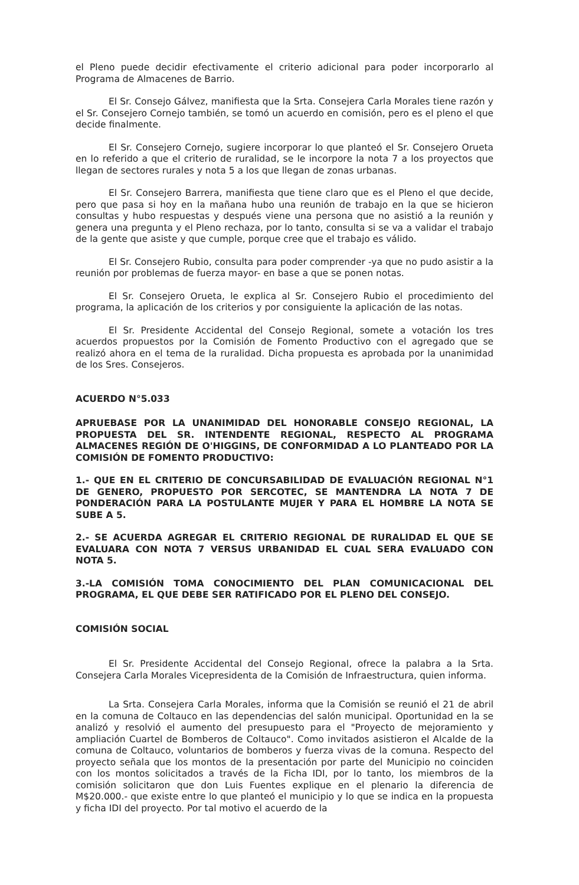el Pleno puede decidir efectivamente el criterio adicional para poder incorporarlo al Programa de Almacenes de Barrio.
El Sr. Consejo Gálvez, manifiesta que la Srta. Consejera Carla Morales tiene razón y el Sr. Consejero Cornejo también, se tomó un acuerdo en comisión, pero es el pleno el que decide finalmente.
El Sr. Consejero Cornejo, sugiere incorporar lo que planteó el Sr. Consejero Orueta en lo referido a que el criterio de ruralidad, se le incorpore la nota 7 a los proyectos que llegan de sectores rurales y nota 5 a los que llegan de zonas urbanas.
El Sr. Consejero Barrera, manifiesta que tiene claro que es el Pleno el que decide, pero que pasa si hoy en la mañana hubo una reunión de trabajo en la que se hicieron consultas y hubo respuestas y después viene una persona que no asistió a la reunión y genera una pregunta y el Pleno rechaza, por lo tanto, consulta si se va a validar el trabajo de la gente que asiste y que cumple, porque cree que el trabajo es válido.
El Sr. Consejero Rubio, consulta para poder comprender -ya que no pudo asistir a la reunión por problemas de fuerza mayor- en base a que se ponen notas.
El Sr. Consejero Orueta, le explica al Sr. Consejero Rubio el procedimiento del programa, la aplicación de los criterios y por consiguiente la aplicación de las notas.
El Sr. Presidente Accidental del Consejo Regional, somete a votación los tres acuerdos propuestos por la Comisión de Fomento Productivo con el agregado que se realizó ahora en el tema de la ruralidad. Dicha propuesta es aprobada por la unanimidad de los Sres. Consejeros.
ACUERDO N°5.033
APRUEBASE POR LA UNANIMIDAD DEL HONORABLE CONSEJO REGIONAL, LA PROPUESTA DEL SR. INTENDENTE REGIONAL, RESPECTO AL PROGRAMA ALMACENES REGIÓN DE O'HIGGINS, DE CONFORMIDAD A LO PLANTEADO POR LA COMISIÓN DE FOMENTO PRODUCTIVO:
1.- QUE EN EL CRITERIO DE CONCURSABILIDAD DE EVALUACIÓN REGIONAL N°1 DE GENERO, PROPUESTO POR SERCOTEC, SE MANTENDRA LA NOTA 7 DE PONDERACIÓN PARA LA POSTULANTE MUJER Y PARA EL HOMBRE LA NOTA SE SUBE A 5.
2.- SE ACUERDA AGREGAR EL CRITERIO REGIONAL DE RURALIDAD EL QUE SE EVALUARA CON NOTA 7 VERSUS URBANIDAD EL CUAL SERA EVALUADO CON NOTA 5.
3.-LA COMISIÓN TOMA CONOCIMIENTO DEL PLAN COMUNICACIONAL DEL PROGRAMA, EL QUE DEBE SER RATIFICADO POR EL PLENO DEL CONSEJO.
COMISIÓN SOCIAL
El Sr. Presidente Accidental del Consejo Regional, ofrece la palabra a la Srta. Consejera Carla Morales Vicepresidenta de la Comisión de Infraestructura, quien informa.
La Srta. Consejera Carla Morales, informa que la Comisión se reunió el 21 de abril en la comuna de Coltauco en las dependencias del salón municipal. Oportunidad en la se analizó y resolvió el aumento del presupuesto para el "Proyecto de mejoramiento y ampliación Cuartel de Bomberos de Coltauco". Como invitados asistieron el Alcalde de la comuna de Coltauco, voluntarios de bomberos y fuerza vivas de la comuna. Respecto del proyecto señala que los montos de la presentación por parte del Municipio no coinciden con los montos solicitados a través de la Ficha IDI, por lo tanto, los miembros de la comisión solicitaron que don Luis Fuentes explique en el plenario la diferencia de M$20.000.- que existe entre lo que planteó el municipio y lo que se indica en la propuesta y ficha IDI del proyecto. Por tal motivo el acuerdo de la